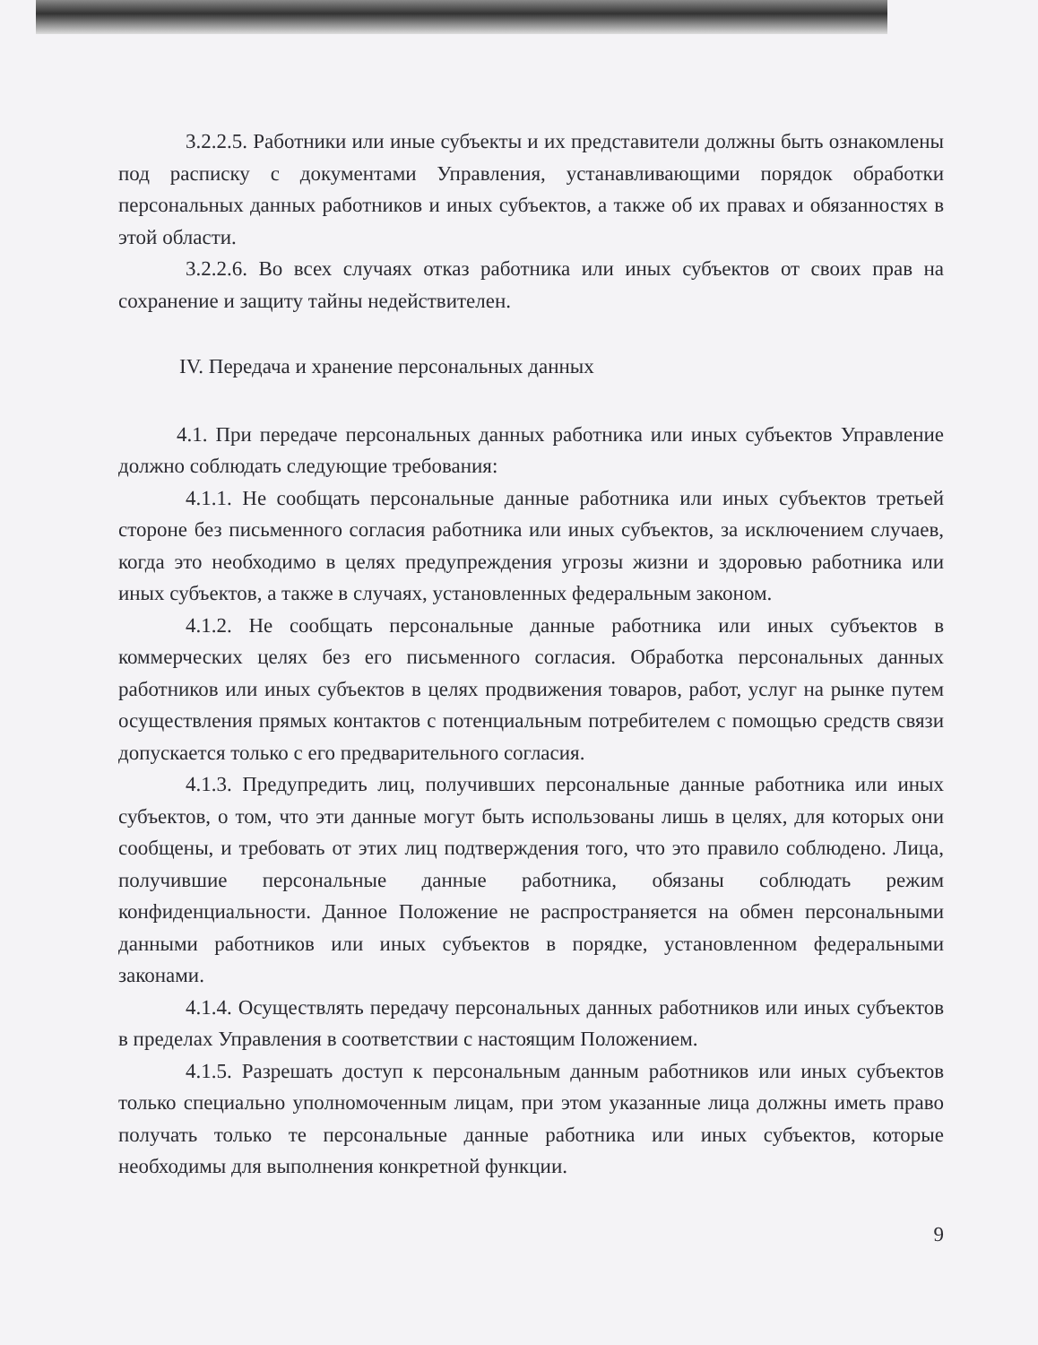3.2.2.5. Работники или иные субъекты и их представители должны быть ознакомлены под расписку с документами Управления, устанавливающими порядок обработки персональных данных работников и иных субъектов, а также об их правах и обязанностях в этой области.
3.2.2.6. Во всех случаях отказ работника или иных субъектов от своих прав на сохранение и защиту тайны недействителен.
IV. Передача и хранение персональных данных
4.1. При передаче персональных данных работника или иных субъектов Управление должно соблюдать следующие требования:
4.1.1. Не сообщать персональные данные работника или иных субъектов третьей стороне без письменного согласия работника или иных субъектов, за исключением случаев, когда это необходимо в целях предупреждения угрозы жизни и здоровью работника или иных субъектов, а также в случаях, установленных федеральным законом.
4.1.2. Не сообщать персональные данные работника или иных субъектов в коммерческих целях без его письменного согласия. Обработка персональных данных работников или иных субъектов в целях продвижения товаров, работ, услуг на рынке путем осуществления прямых контактов с потенциальным потребителем с помощью средств связи допускается только с его предварительного согласия.
4.1.3. Предупредить лиц, получивших персональные данные работника или иных субъектов, о том, что эти данные могут быть использованы лишь в целях, для которых они сообщены, и требовать от этих лиц подтверждения того, что это правило соблюдено. Лица, получившие персональные данные работника, обязаны соблюдать режим конфиденциальности. Данное Положение не распространяется на обмен персональными данными работников или иных субъектов в порядке, установленном федеральными законами.
4.1.4. Осуществлять передачу персональных данных работников или иных субъектов в пределах Управления в соответствии с настоящим Положением.
4.1.5. Разрешать доступ к персональным данным работников или иных субъектов только специально уполномоченным лицам, при этом указанные лица должны иметь право получать только те персональные данные работника или иных субъектов, которые необходимы для выполнения конкретной функции.
9